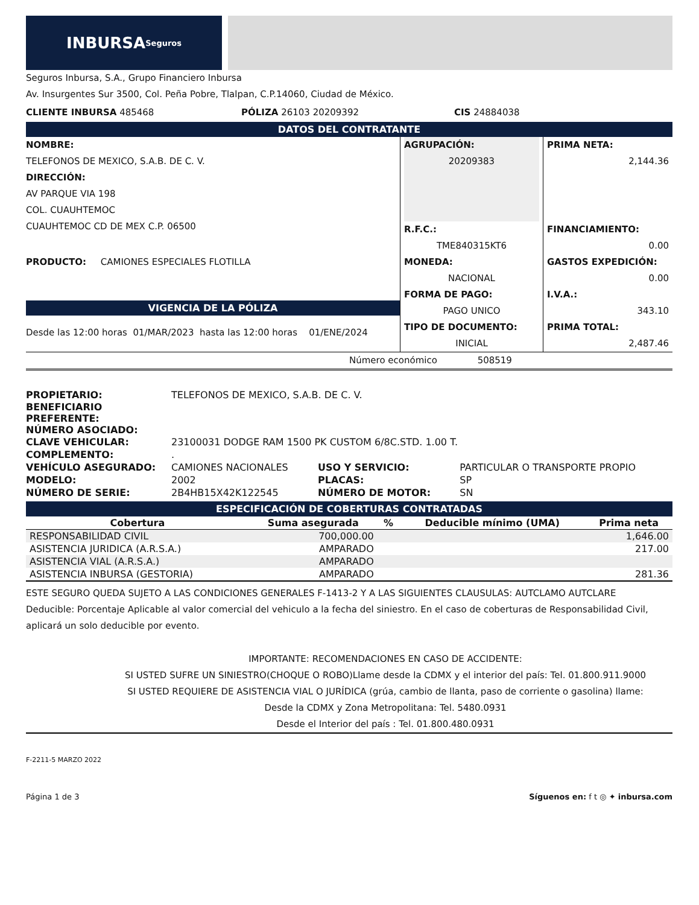INBURSA Seguros
Seguros Inbursa, S.A., Grupo Financiero Inbursa
Av. Insurgentes Sur 3500, Col. Peña Pobre, Tlalpan, C.P.14060, Ciudad de México.
CLIENTE INBURSA 485468 PÓLIZA 26103 20209392 CIS 24884038
DATOS DEL CONTRATANTE
NOMBRE:
TELEFONOS DE MEXICO, S.A.B. DE C. V.
DIRECCIÓN:
AV PARQUE VIA 198
COL. CUAUHTEMOC
CUAUHTEMOC CD DE MEX C.P. 06500
PRODUCTO: CAMIONES ESPECIALES FLOTILLA
VIGENCIA DE LA PÓLIZA
Desde las 12:00 horas 01/MAR/2023 hasta las 12:00 horas 01/ENE/2024
AGRUPACIÓN:
20209383
R.F.C.:
TME840315KT6
MONEDA:
NACIONAL
FORMA DE PAGO:
PAGO UNICO
TIPO DE DOCUMENTO:
INICIAL
PRIMA NETA:
2,144.36
FINANCIAMIENTO:
0.00
GASTOS EXPEDICIÓN:
0.00
I.V.A.:
343.10
PRIMA TOTAL:
2,487.46
Número económico 508519
| PROPIETARIO: | TELEFONOS DE MEXICO, S.A.B. DE C. V. | | |
| BENEFICIARIO PREFERENTE: | | | |
| NÚMERO ASOCIADO: | | | |
| CLAVE VEHICULAR: | 23100031 DODGE RAM 1500 PK CUSTOM 6/8C.STD. 1.00 T. | | |
| COMPLEMENTO: | . | | |
| VEHÍCULO ASEGURADO: | CAMIONES NACIONALES | USO Y SERVICIO: | PARTICULAR O TRANSPORTE PROPIO |
| MODELO: | 2002 | PLACAS: | SP |
| NÚMERO DE SERIE: | 2B4HB15X42K122545 | NÚMERO DE MOTOR: | SN |
ESPECIFICACIÓN DE COBERTURAS CONTRATADAS
| Cobertura | Suma asegurada | % | Deducible mínimo (UMA) | Prima neta |
| --- | --- | --- | --- | --- |
| RESPONSABILIDAD CIVIL | 700,000.00 | | | 1,646.00 |
| ASISTENCIA JURIDICA (A.R.S.A.) | AMPARADO | | | 217.00 |
| ASISTENCIA VIAL (A.R.S.A.) | AMPARADO | | | |
| ASISTENCIA INBURSA (GESTORIA) | AMPARADO | | | 281.36 |
ESTE SEGURO QUEDA SUJETO A LAS CONDICIONES GENERALES F-1413-2 Y A LAS SIGUIENTES CLAUSULAS: AUTCLAMO AUTCLARE
Deducible: Porcentaje Aplicable al valor comercial del vehiculo a la fecha del siniestro. En el caso de coberturas de Responsabilidad Civil, aplicará un solo deducible por evento.
IMPORTANTE: RECOMENDACIONES EN CASO DE ACCIDENTE:
SI USTED SUFRE UN SINIESTRO(CHOQUE O ROBO)Llame desde la CDMX y el interior del país: Tel. 01.800.911.9000
SI USTED REQUIERE DE ASISTENCIA VIAL O JURÍDICA (grúa, cambio de llanta, paso de corriente o gasolina) llame:
Desde la CDMX y Zona Metropolitana: Tel. 5480.0931
Desde el Interior del país : Tel. 01.800.480.0931
F-2211-5 MARZO 2022
Página 1 de 3 Síguenos en: f t ◎ ✦ inbursa.com